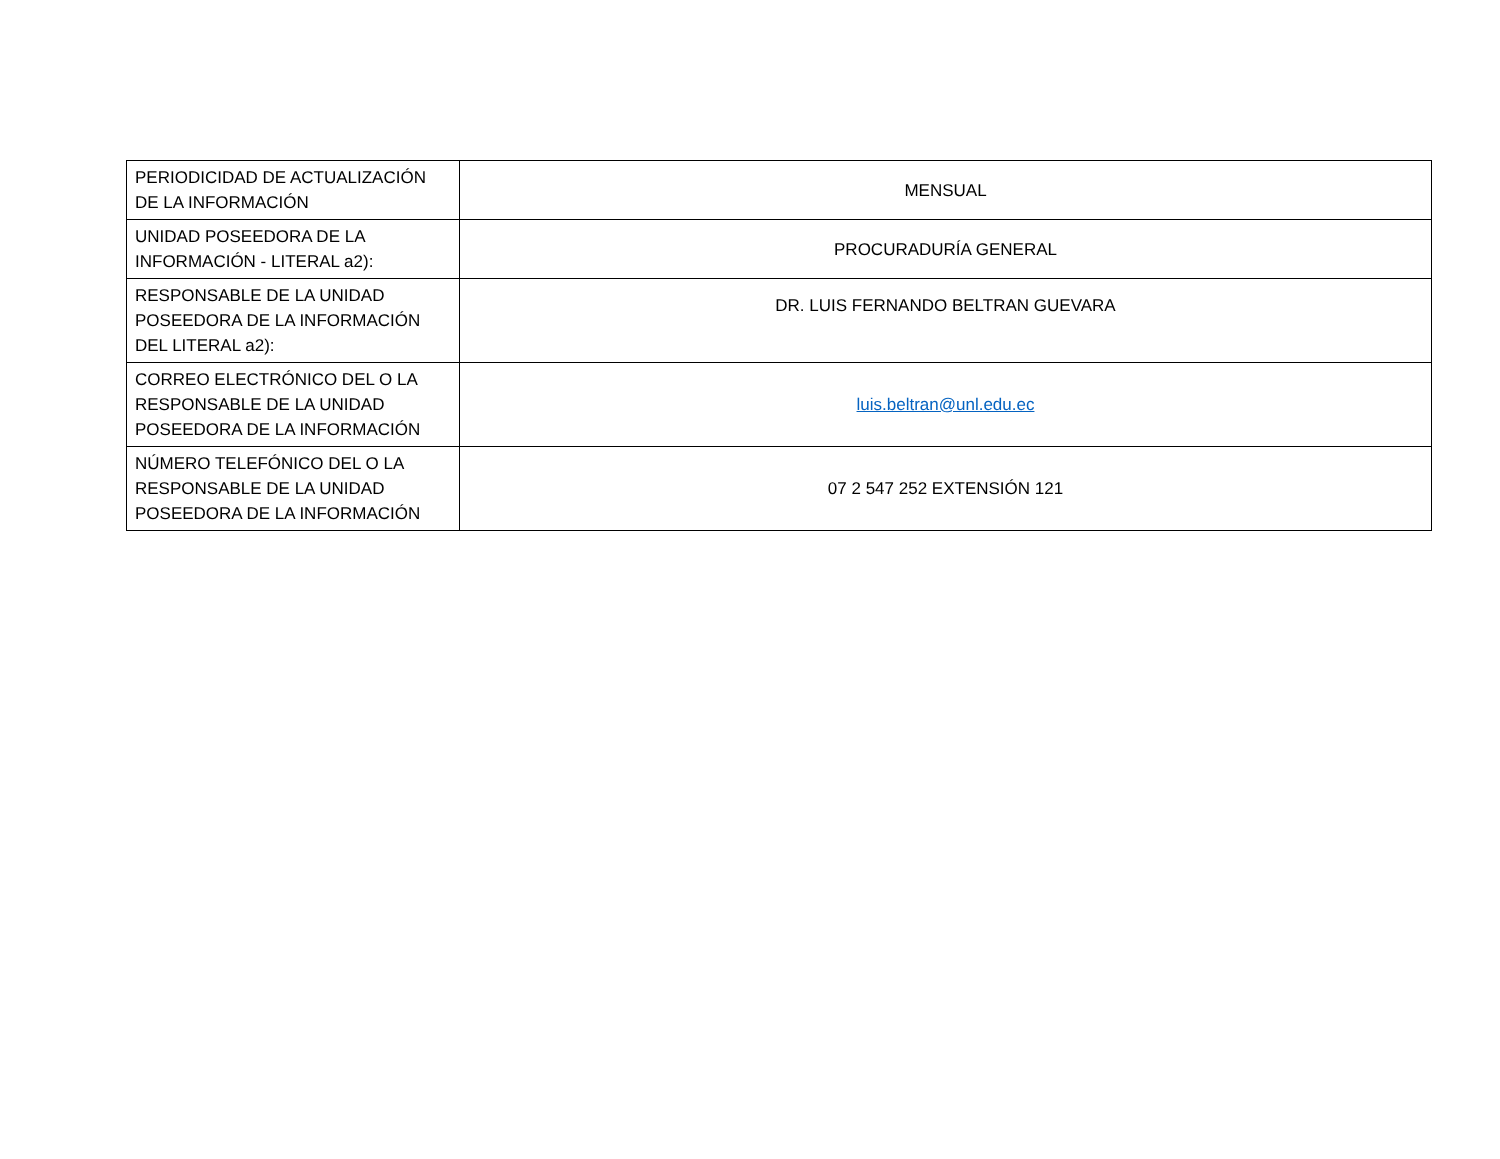| PERIODICIDAD DE ACTUALIZACIÓN DE LA INFORMACIÓN | MENSUAL |
| UNIDAD POSEEDORA DE LA INFORMACIÓN - LITERAL a2): | PROCURADURÍA GENERAL |
| RESPONSABLE DE LA UNIDAD POSEEDORA DE LA INFORMACIÓN DEL LITERAL a2): | DR. LUIS FERNANDO BELTRAN GUEVARA |
| CORREO ELECTRÓNICO DEL O LA RESPONSABLE DE LA UNIDAD POSEEDORA DE LA INFORMACIÓN | luis.beltran@unl.edu.ec |
| NÚMERO TELEFÓNICO DEL O LA RESPONSABLE DE LA UNIDAD POSEEDORA DE LA INFORMACIÓN | 07 2 547 252 EXTENSIÓN 121 |